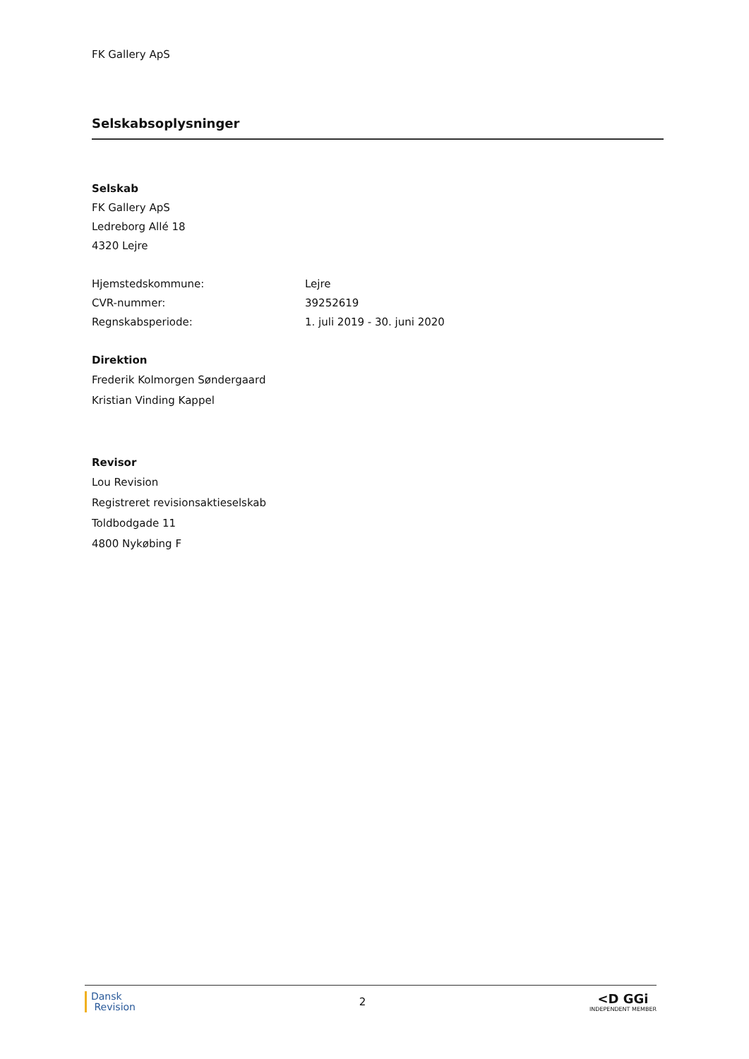FK Gallery ApS
Selskabsoplysninger
Selskab
FK Gallery ApS
Ledreborg Allé 18
4320 Lejre
Hjemstedskommune: Lejre
CVR-nummer: 39252619
Regnskabsperiode: 1. juli 2019 - 30. juni 2020
Direktion
Frederik Kolmorgen Søndergaard
Kristian Vinding Kappel
Revisor
Lou Revision
Registreret revisionsaktieselskab
Toldbodgade 11
4800 Nykøbing F
Dansk
Revision
2
<D GGi
INDEPENDENT MEMBER